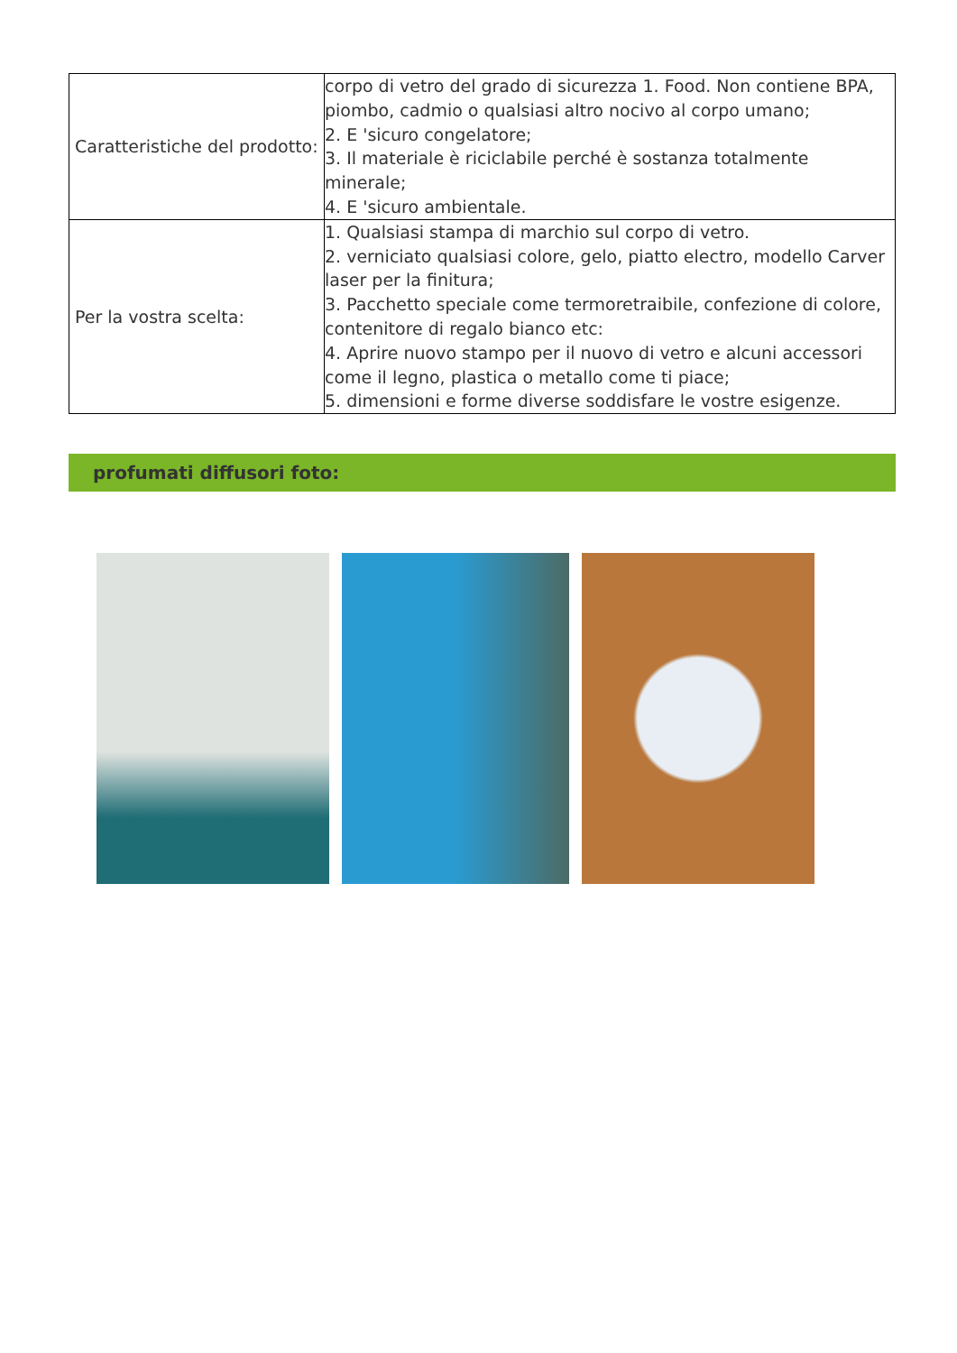| Caratteristiche del prodotto: | corpo di vetro del grado di sicurezza 1. Food. Non contiene BPA, piombo, cadmio o qualsiasi altro nocivo al corpo umano; 2. E 'sicuro congelatore; 3. Il materiale è riciclabile perché è sostanza totalmente minerale; 4. E 'sicuro ambientale. |
| Per la vostra scelta: | 1. Qualsiasi stampa di marchio sul corpo di vetro. 2. verniciato qualsiasi colore, gelo, piatto electro, modello Carver laser per la finitura; 3. Pacchetto speciale come termoretraibile, confezione di colore, contenitore di regalo bianco etc: 4. Aprire nuovo stampo per il nuovo di vetro e alcuni accessori come il legno, plastica o metallo come ti piace; 5. dimensioni e forme diverse soddisfare le vostre esigenze. |
profumati diffusori foto: